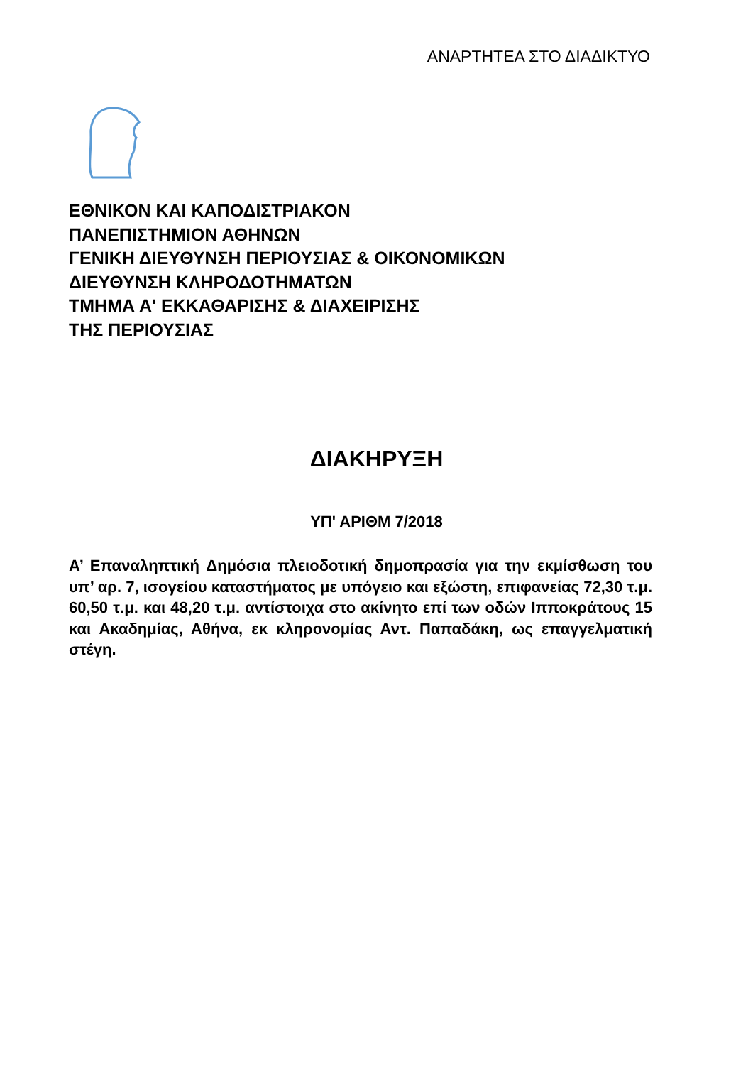ΑΝΑΡΤΗΤΕΑ ΣΤΟ ΔΙΑΔΙΚΤΥΟ
ΕΘΝΙΚΟΝ ΚΑΙ ΚΑΠΟΔΙΣΤΡΙΑΚΟΝ
ΠΑΝΕΠΙΣΤΗΜΙΟΝ ΑΘΗΝΩΝ
ΓΕΝΙΚΗ ΔΙΕΥΘΥΝΣΗ ΠΕΡΙΟΥΣΙΑΣ & ΟΙΚΟΝΟΜΙΚΩΝ
ΔΙΕΥΘΥΝΣΗ ΚΛΗΡΟΔΟΤΗΜΑΤΩΝ
ΤΜΗΜΑ Α' ΕΚΚΑΘΑΡΙΣΗΣ & ΔΙΑΧΕΙΡΙΣΗΣ
ΤΗΣ ΠΕΡΙΟΥΣΙΑΣ
ΔΙΑΚΗΡΥΞΗ
ΥΠ' ΑΡΙΘΜ 7/2018
Α’ Επαναληπτική Δημόσια πλειοδοτική δημοπρασία για την εκμίσθωση του υπ’ αρ. 7, ισογείου καταστήματος με υπόγειο και εξώστη, επιφανείας 72,30 τ.μ. 60,50 τ.μ. και 48,20 τ.μ. αντίστοιχα στο ακίνητο επί των οδών Ιπποκράτους 15 και Ακαδημίας, Αθήνα, εκ κληρονομίας Αντ. Παπαδάκη, ως επαγγελματική στέγη.